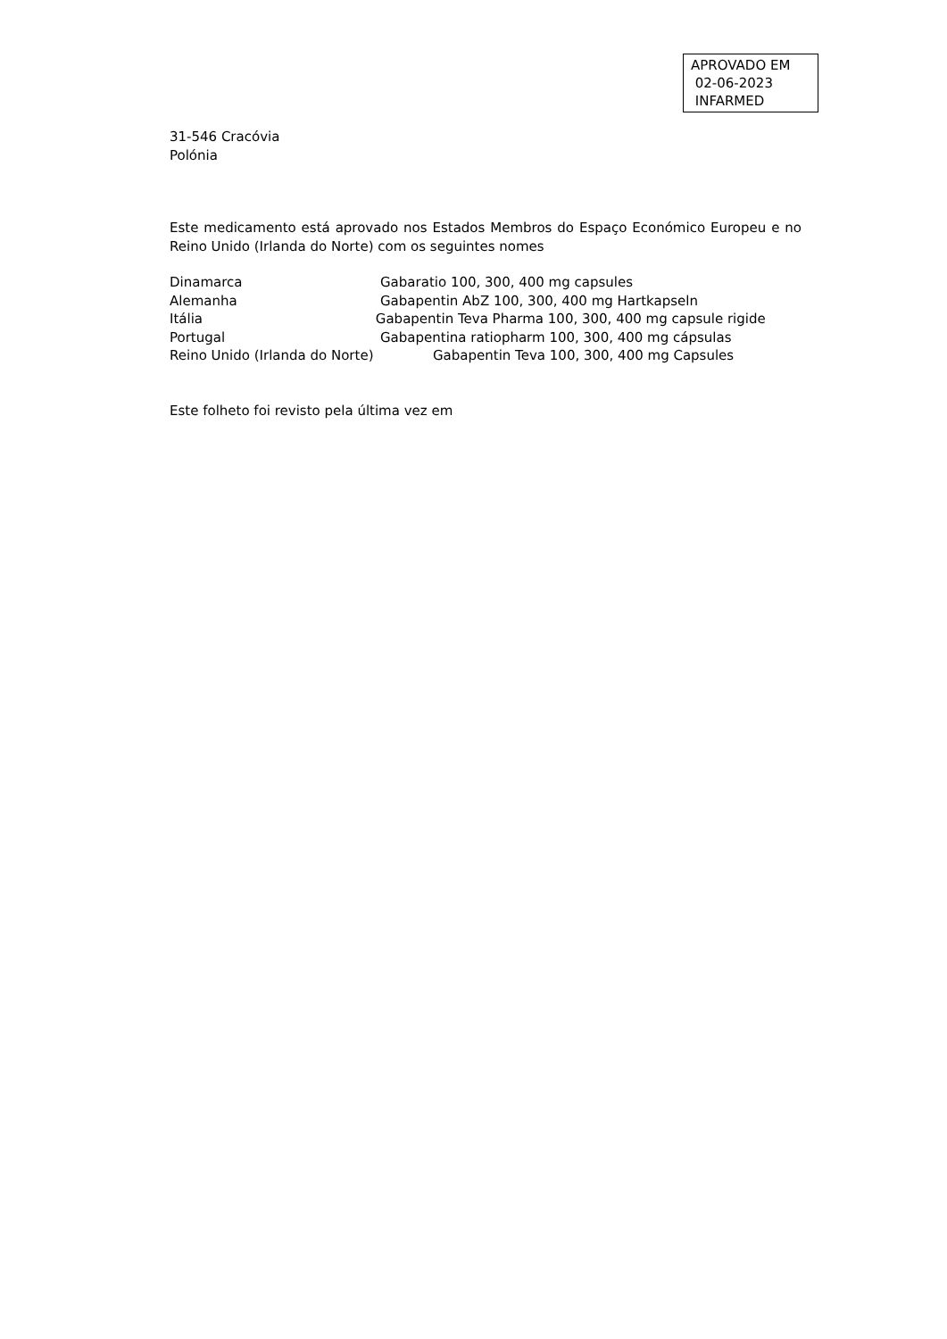APROVADO EM
02-06-2023
INFARMED
31-546 Cracóvia
Polónia
Este medicamento está aprovado nos Estados Membros do Espaço Económico Europeu e no Reino Unido (Irlanda do Norte) com os seguintes nomes
Dinamarca Gabaratio 100, 300, 400 mg capsules
Alemanha Gabapentin AbZ 100, 300, 400 mg Hartkapseln
Itália Gabapentin Teva Pharma 100, 300, 400 mg capsule rigide
Portugal Gabapentina ratiopharm 100, 300, 400 mg cápsulas
Reino Unido (Irlanda do Norte) Gabapentin Teva 100, 300, 400 mg Capsules
Este folheto foi revisto pela última vez em